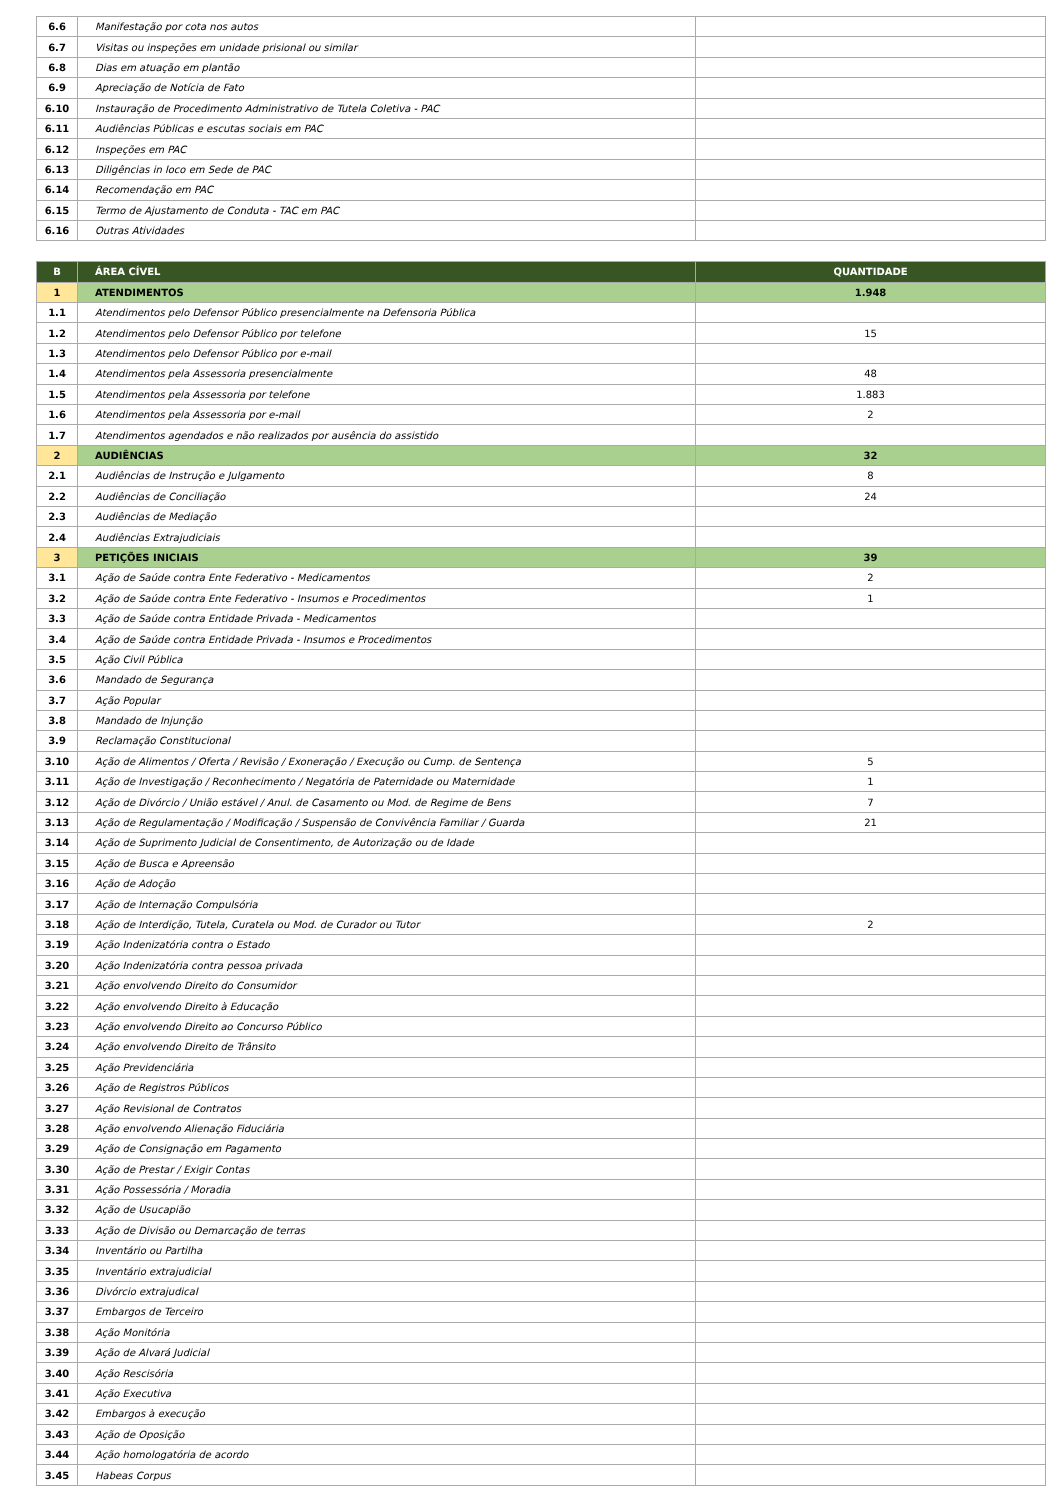| 6.6 | Manifestação por cota nos autos | |
| 6.7 | Visitas ou inspeções em unidade prisional ou similar | |
| 6.8 | Dias em atuação em plantão | |
| 6.9 | Apreciação de Notícia de Fato | |
| 6.10 | Instauração de Procedimento Administrativo de Tutela Coletiva - PAC | |
| 6.11 | Audiências Públicas e escutas sociais em PAC | |
| 6.12 | Inspeções em PAC | |
| 6.13 | Diligências in loco em Sede de PAC | |
| 6.14 | Recomendação em PAC | |
| 6.15 | Termo de Ajustamento de Conduta - TAC em PAC | |
| 6.16 | Outras Atividades | |
| B | ÁREA CÍVEL | QUANTIDADE |
| --- | --- | --- |
| 1 | ATENDIMENTOS | 1.948 |
| 1.1 | Atendimentos pelo Defensor Público presencialmente na Defensoria Pública | |
| 1.2 | Atendimentos pelo Defensor Público por telefone | 15 |
| 1.3 | Atendimentos pelo Defensor Público por e-mail | |
| 1.4 | Atendimentos pela Assessoria presencialmente | 48 |
| 1.5 | Atendimentos pela Assessoria por telefone | 1.883 |
| 1.6 | Atendimentos pela Assessoria por e-mail | 2 |
| 1.7 | Atendimentos agendados e não realizados por ausência do assistido | |
| 2 | AUDIÊNCIAS | 32 |
| 2.1 | Audiências de Instrução e Julgamento | 8 |
| 2.2 | Audiências de Conciliação | 24 |
| 2.3 | Audiências de Mediação | |
| 2.4 | Audiências Extrajudiciais | |
| 3 | PETIÇÕES INICIAIS | 39 |
| 3.1 | Ação de Saúde contra Ente Federativo - Medicamentos | 2 |
| 3.2 | Ação de Saúde contra Ente Federativo - Insumos e Procedimentos | 1 |
| 3.3 | Ação de Saúde contra Entidade Privada - Medicamentos | |
| 3.4 | Ação de Saúde contra Entidade Privada - Insumos e Procedimentos | |
| 3.5 | Ação Civil Pública | |
| 3.6 | Mandado de Segurança | |
| 3.7 | Ação Popular | |
| 3.8 | Mandado de Injunção | |
| 3.9 | Reclamação Constitucional | |
| 3.10 | Ação de Alimentos / Oferta / Revisão / Exoneração / Execução ou Cump. de Sentença | 5 |
| 3.11 | Ação de Investigação / Reconhecimento / Negatória de Paternidade ou Maternidade | 1 |
| 3.12 | Ação de Divórcio / União estável / Anul. de Casamento ou Mod. de Regime de Bens | 7 |
| 3.13 | Ação de Regulamentação / Modificação / Suspensão de Convivência Familiar / Guarda | 21 |
| 3.14 | Ação de Suprimento Judicial de Consentimento, de Autorização ou de Idade | |
| 3.15 | Ação de Busca e Apreensão | |
| 3.16 | Ação de Adoção | |
| 3.17 | Ação de Internação Compulsória | |
| 3.18 | Ação de Interdição, Tutela, Curatela ou Mod. de Curador ou Tutor | 2 |
| 3.19 | Ação Indenizatória contra o Estado | |
| 3.20 | Ação Indenizatória contra pessoa privada | |
| 3.21 | Ação envolvendo Direito do Consumidor | |
| 3.22 | Ação envolvendo Direito à Educação | |
| 3.23 | Ação envolvendo Direito ao Concurso Público | |
| 3.24 | Ação envolvendo Direito de Trânsito | |
| 3.25 | Ação Previdenciária | |
| 3.26 | Ação de Registros Públicos | |
| 3.27 | Ação Revisional de Contratos | |
| 3.28 | Ação envolvendo Alienação Fiduciária | |
| 3.29 | Ação de Consignação em Pagamento | |
| 3.30 | Ação de Prestar / Exigir Contas | |
| 3.31 | Ação Possessória / Moradia | |
| 3.32 | Ação de Usucapião | |
| 3.33 | Ação de Divisão ou Demarcação de terras | |
| 3.34 | Inventário ou Partilha | |
| 3.35 | Inventário extrajudicial | |
| 3.36 | Divórcio extrajudical | |
| 3.37 | Embargos de Terceiro | |
| 3.38 | Ação Monitória | |
| 3.39 | Ação de Alvará Judicial | |
| 3.40 | Ação Rescisória | |
| 3.41 | Ação Executiva | |
| 3.42 | Embargos à execução | |
| 3.43 | Ação de Oposição | |
| 3.44 | Ação homologatória de acordo | |
| 3.45 | Habeas Corpus | |